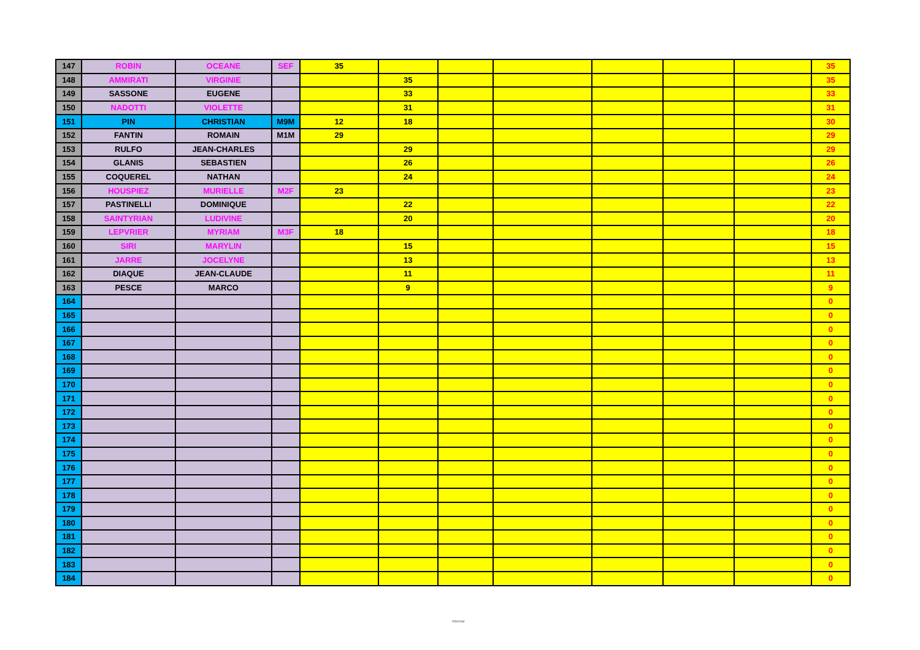| 147 | ROBIN | OCEANE | SEF | 35 | | | | | | | 35 |
| 148 | AMMIRATI | VIRGINIE | | | 35 | | | | | | 35 |
| 149 | SASSONE | EUGENE | | | 33 | | | | | | 33 |
| 150 | NADOTTI | VIOLETTE | | | 31 | | | | | | 31 |
| 151 | PIN | CHRISTIAN | M9M | 12 | 18 | | | | | | 30 |
| 152 | FANTIN | ROMAIN | M1M | 29 | | | | | | | 29 |
| 153 | RULFO | JEAN-CHARLES | | | 29 | | | | | | 29 |
| 154 | GLANIS | SEBASTIEN | | | 26 | | | | | | 26 |
| 155 | COQUEREL | NATHAN | | | 24 | | | | | | 24 |
| 156 | HOUSPIEZ | MURIELLE | M2F | 23 | | | | | | | 23 |
| 157 | PASTINELLI | DOMINIQUE | | | 22 | | | | | | 22 |
| 158 | SAINTYRIAN | LUDIVINE | | | 20 | | | | | | 20 |
| 159 | LEPVRIER | MYRIAM | M3F | 18 | | | | | | | 18 |
| 160 | SIRI | MARYLIN | | | 15 | | | | | | 15 |
| 161 | JARRE | JOCELYNE | | | 13 | | | | | | 13 |
| 162 | DIAQUE | JEAN-CLAUDE | | | 11 | | | | | | 11 |
| 163 | PESCE | MARCO | | | 9 | | | | | | 9 |
| 164 | | | | | | | | | | | 0 |
| 165 | | | | | | | | | | | 0 |
| 166 | | | | | | | | | | | 0 |
| 167 | | | | | | | | | | | 0 |
| 168 | | | | | | | | | | | 0 |
| 169 | | | | | | | | | | | 0 |
| 170 | | | | | | | | | | | 0 |
| 171 | | | | | | | | | | | 0 |
| 172 | | | | | | | | | | | 0 |
| 173 | | | | | | | | | | | 0 |
| 174 | | | | | | | | | | | 0 |
| 175 | | | | | | | | | | | 0 |
| 176 | | | | | | | | | | | 0 |
| 177 | | | | | | | | | | | 0 |
| 178 | | | | | | | | | | | 0 |
| 179 | | | | | | | | | | | 0 |
| 180 | | | | | | | | | | | 0 |
| 181 | | | | | | | | | | | 0 |
| 182 | | | | | | | | | | | 0 |
| 183 | | | | | | | | | | | 0 |
| 184 | | | | | | | | | | | 0 |
Internal